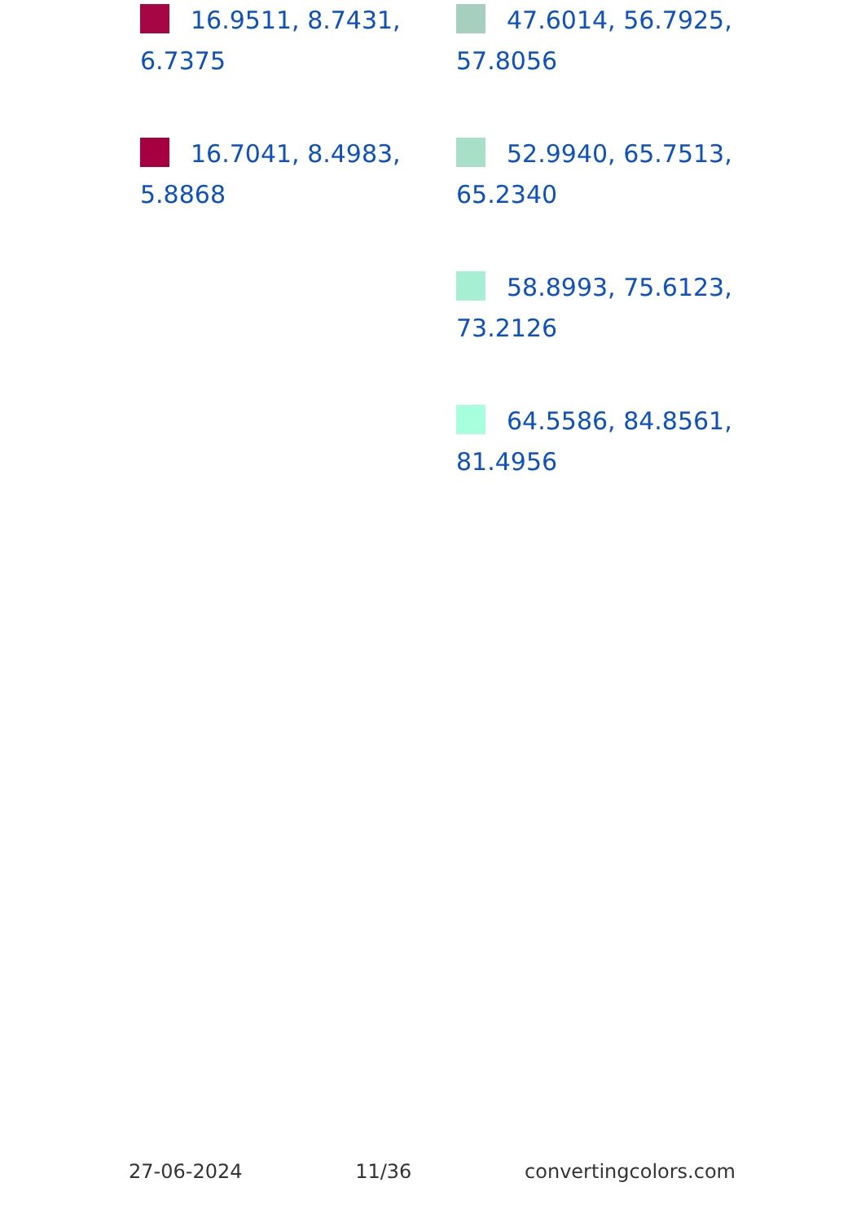16.9511, 8.7431, 6.7375
16.7041, 8.4983, 5.8868
47.6014, 56.7925, 57.8056
52.9940, 65.7513, 65.2340
58.8993, 75.6123, 73.2126
64.5586, 84.8561, 81.4956
27-06-2024 11/36 convertingcolors.com